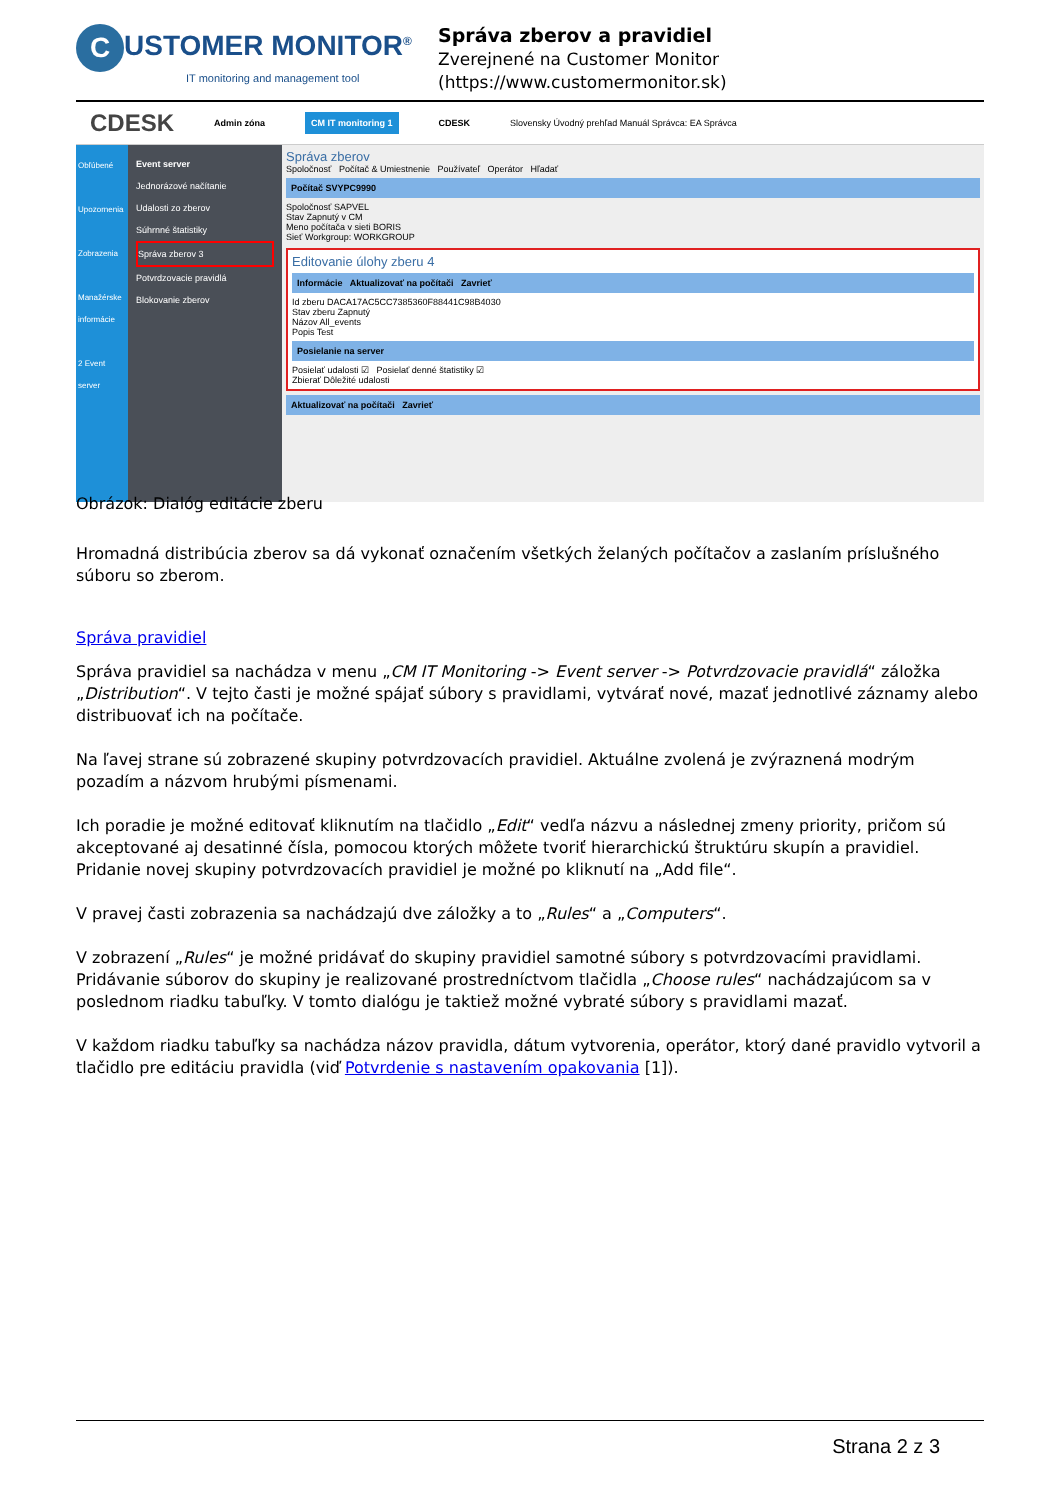C USTOMER MONITOR<sup>®</sup>
IT monitoring and management tool
Správa zberov a pravidiel
Zverejnené na Customer Monitor
(https://www.customermonitor.sk)
CDESK Admin zóna CM IT monitoring 1 CDESK Slovensky Úvodný prehľad Manuál Správca: EA Správca
Obľúbené
Upozornenia
Zobrazenia
Manažérske informácie
2 Event server
Event server
Jednorázové načítanie
Udalosti zo zberov
Súhrnné štatistiky
Správa zberov 3
Potvrdzovacie pravidlá
Blokovanie zberov
Správa zberov
Spoločnosť Počítač & Umiestnenie Používateľ Operátor Hľadať
Počítač SVYPC9990
Spoločnosť SAPVEL
Stav Zapnutý v CM
Meno počítača v sieti BORIS
Sieť Workgroup: WORKGROUP
Editovanie úlohy zberu 4
Informácie Aktualizovať na počítači Zavrieť
Id zberu DACA17AC5CC7385360F88441C98B4030
Stav zberu Zapnutý
Názov All_events
Popis Test
Posielanie na server
Posielať udalosti ☑ Posielať denné štatistiky ☑
Zbierať Dôležité udalosti
Aktualizovať na počítači Zavrieť
Obrázok: Dialóg editácie zberu
Hromadná distribúcia zberov sa dá vykonať označením všetkých želaných počítačov a zaslaním príslušného súboru so zberom.
Správa pravidiel
Správa pravidiel sa nachádza v menu „CM IT Monitoring -> Event server -> Potvrdzovacie pravidlá“ záložka „Distribution“. V tejto časti je možné spájať súbory s pravidlami, vytvárať nové, mazať jednotlivé záznamy alebo distribuovať ich na počítače.
Na ľavej strane sú zobrazené skupiny potvrdzovacích pravidiel. Aktuálne zvolená je zvýraznená modrým pozadím a názvom hrubými písmenami.
Ich poradie je možné editovať kliknutím na tlačidlo „Edit“ vedľa názvu a následnej zmeny priority, pričom sú akceptované aj desatinné čísla, pomocou ktorých môžete tvoriť hierarchickú štruktúru skupín a pravidiel.
Pridanie novej skupiny potvrdzovacích pravidiel je možné po kliknutí na „Add file“.
V pravej časti zobrazenia sa nachádzajú dve záložky a to „Rules“ a „Computers“.
V zobrazení „Rules“ je možné pridávať do skupiny pravidiel samotné súbory s potvrdzovacími pravidlami. Pridávanie súborov do skupiny je realizované prostredníctvom tlačidla „Choose rules“ nachádzajúcom sa v poslednom riadku tabuľky. V tomto dialógu je taktiež možné vybraté súbory s pravidlami mazať.
V každom riadku tabuľky sa nachádza názov pravidla, dátum vytvorenia, operátor, ktorý dané pravidlo vytvoril a tlačidlo pre editáciu pravidla (viď Potvrdenie s nastavením opakovania [1]).
Strana 2 z 3